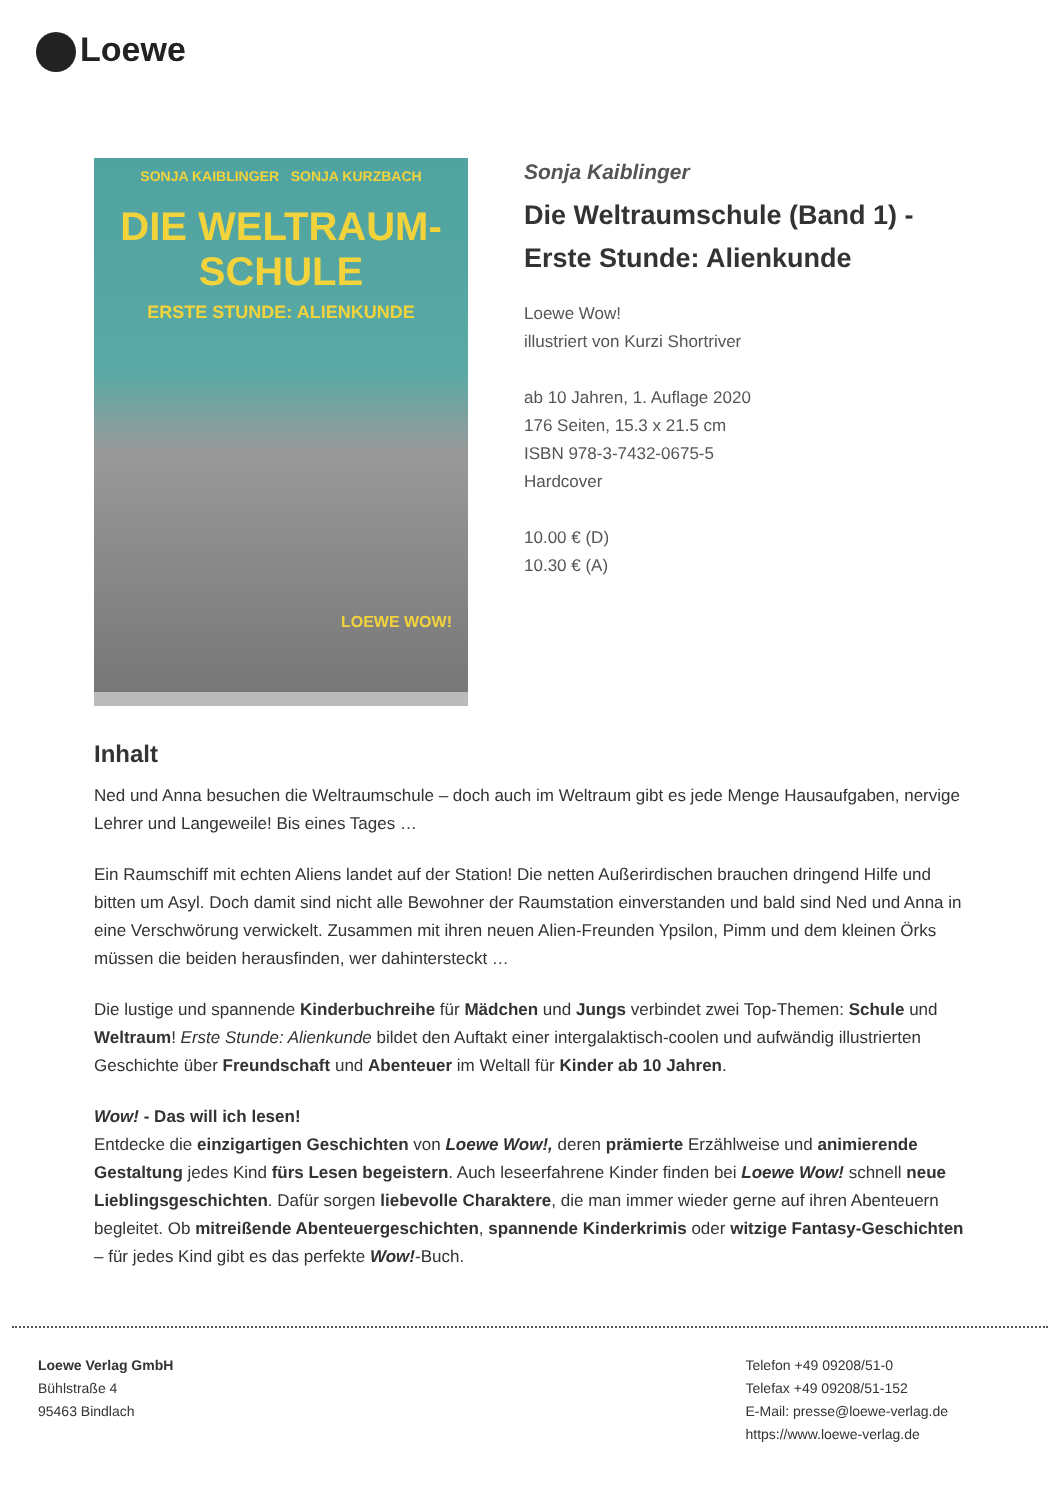Loewe
SONJA KAIBLINGER SONJA KURZBACH
DIE WELTRAUM-
SCHULE
ERSTE STUNDE: ALIENKUNDE
LOEWE WOW!
Sonja Kaiblinger
Die Weltraumschule (Band 1) - Erste Stunde: Alienkunde
Loewe Wow!
illustriert von Kurzi Shortriver
ab 10 Jahren, 1. Auflage 2020
176 Seiten, 15.3 x 21.5 cm
ISBN 978-3-7432-0675-5
Hardcover
10.00 € (D)
10.30 € (A)
Inhalt
Ned und Anna besuchen die Weltraumschule – doch auch im Weltraum gibt es jede Menge Hausaufgaben, nervige Lehrer und Langeweile! Bis eines Tages …
Ein Raumschiff mit echten Aliens landet auf der Station! Die netten Außerirdischen brauchen dringend Hilfe und bitten um Asyl. Doch damit sind nicht alle Bewohner der Raumstation einverstanden und bald sind Ned und Anna in eine Verschwörung verwickelt. Zusammen mit ihren neuen Alien-Freunden Ypsilon, Pimm und dem kleinen Örks müssen die beiden herausfinden, wer dahintersteckt …
Die lustige und spannende Kinderbuchreihe für Mädchen und Jungs verbindet zwei Top-Themen: Schule und Weltraum! Erste Stunde: Alienkunde bildet den Auftakt einer intergalaktisch-coolen und aufwändig illustrierten Geschichte über Freundschaft und Abenteuer im Weltall für Kinder ab 10 Jahren.
Wow! - Das will ich lesen!
Entdecke die einzigartigen Geschichten von Loewe Wow!, deren prämierte Erzählweise und animierende Gestaltung jedes Kind fürs Lesen begeistern. Auch leseerfahrene Kinder finden bei Loewe Wow! schnell neue Lieblingsgeschichten. Dafür sorgen liebevolle Charaktere, die man immer wieder gerne auf ihren Abenteuern begleitet. Ob mitreißende Abenteuergeschichten, spannende Kinderkrimis oder witzige Fantasy-Geschichten – für jedes Kind gibt es das perfekte Wow!-Buch.
Loewe Verlag GmbH
Bühlstraße 4
95463 Bindlach
Telefon +49 09208/51-0
Telefax +49 09208/51-152
E-Mail: presse@loewe-verlag.de
https://www.loewe-verlag.de